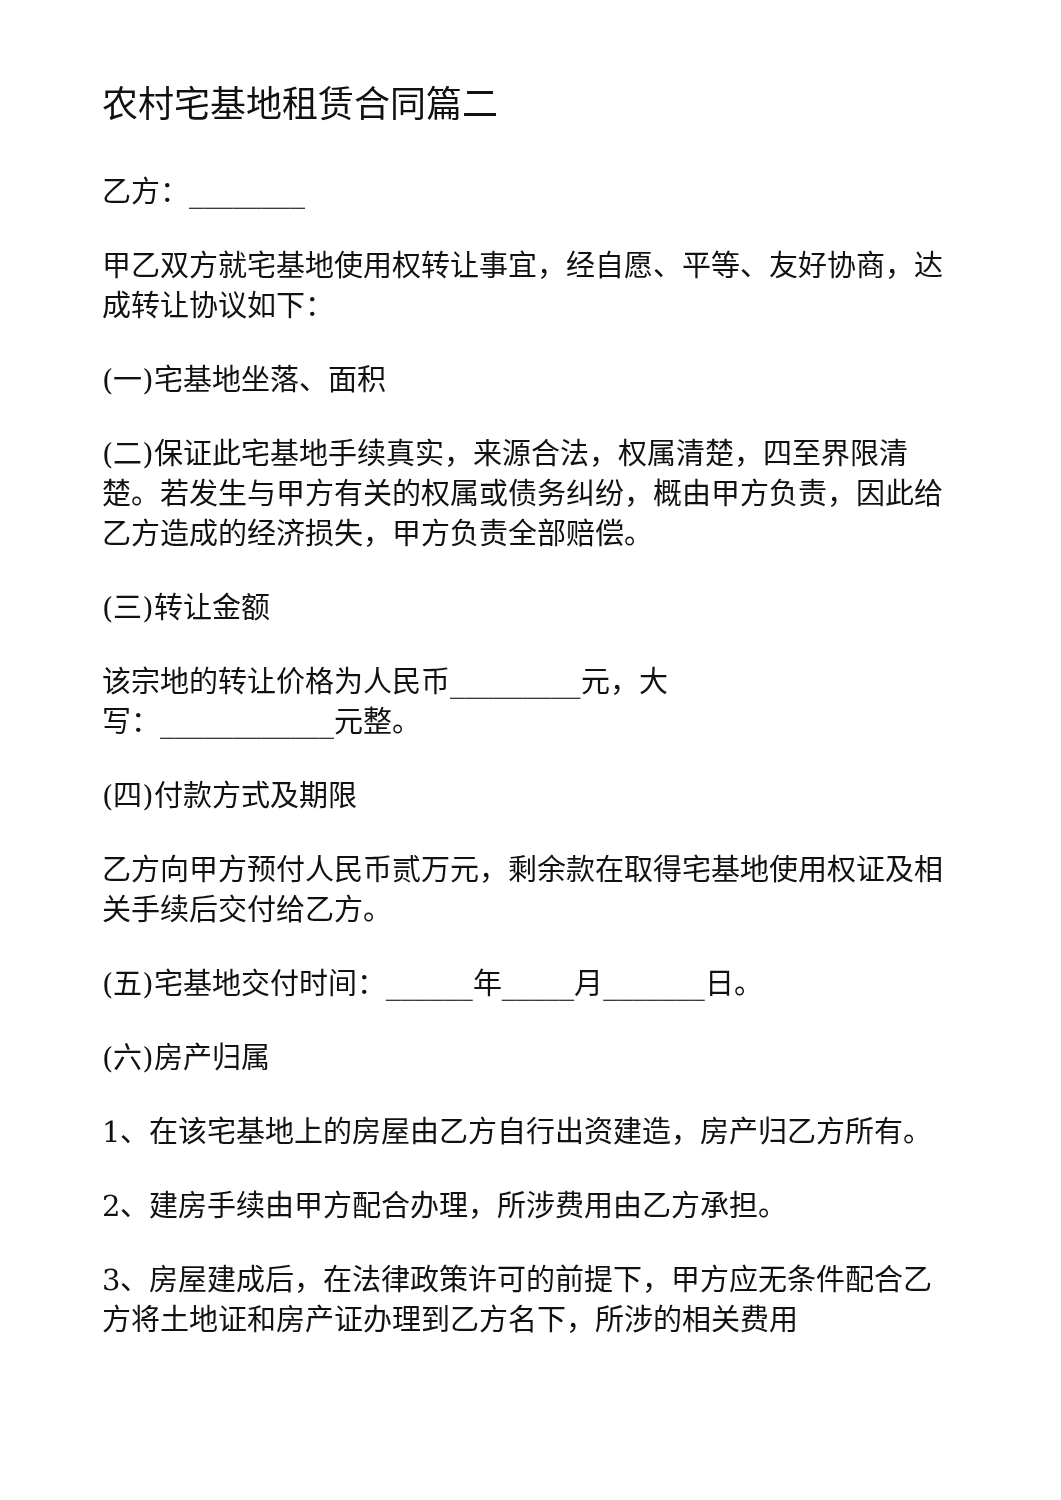农村宅基地租赁合同篇二
乙方：________
甲乙双方就宅基地使用权转让事宜，经自愿、平等、友好协商，达成转让协议如下：
(一)宅基地坐落、面积
(二)保证此宅基地手续真实，来源合法，权属清楚，四至界限清楚。若发生与甲方有关的权属或债务纠纷，概由甲方负责，因此给乙方造成的经济损失，甲方负责全部赔偿。
(三)转让金额
该宗地的转让价格为人民币_________元，大
写：____________元整。
(四)付款方式及期限
乙方向甲方预付人民币贰万元，剩余款在取得宅基地使用权证及相关手续后交付给乙方。
(五)宅基地交付时间：______年_____月_______日。
(六)房产归属
1、在该宅基地上的房屋由乙方自行出资建造，房产归乙方所有。
2、建房手续由甲方配合办理，所涉费用由乙方承担。
3、房屋建成后，在法律政策许可的前提下，甲方应无条件配合乙方将土地证和房产证办理到乙方名下，所涉的相关费用